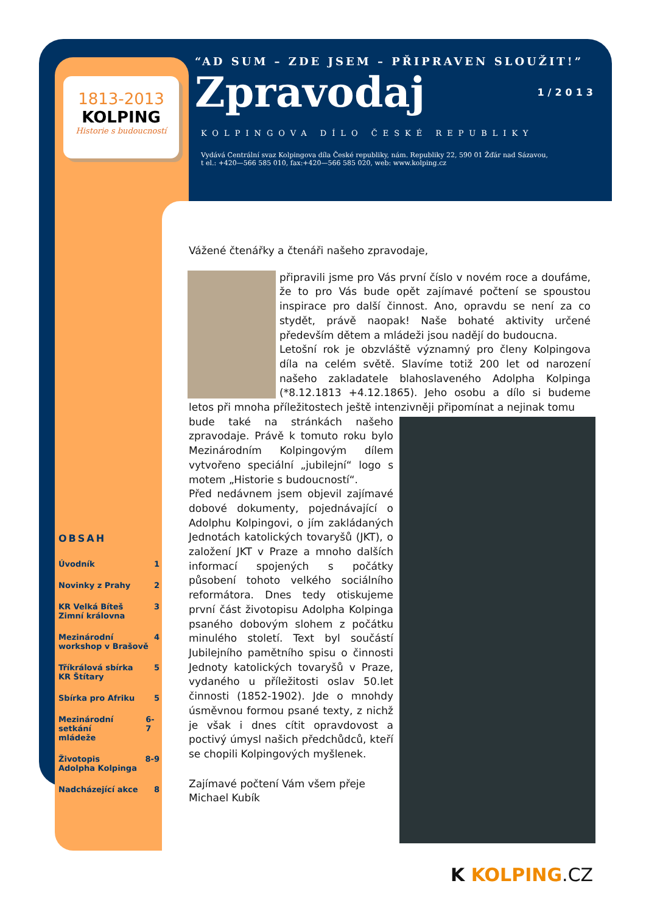1813-2013
KOLPING
Historie s budoucností
“AD SUM – ZDE JSEM – PŘIPRAVEN SLOUŽIT!”
Zpravodaj 1/2013
KOLPINGOVA DÍLO ČESKÉ REPUBLIKY
Vydává Centrální svaz Kolpingova díla České republiky, nám. Republiky 22, 590 01 Žďár nad Sázavou,
t el.: +420—566 585 010, fax:+420—566 585 020, web: www.kolping.cz
OBSAH
Úvodník 1
Novinky z Prahy 2
KR Velká Bíteš
Zimní královna 3
Mezinárodní
workshop v Brašově 4
Tříkrálová sbírka
KR Štítary 5
Sbírka pro Afriku 5
Mezinárodní setkání
mládeže 6-7
Životopis
Adolpha Kolpinga 8-9
Nadcházející akce 8
Vážené čtenářky a čtenáři našeho zpravodaje,
připravili jsme pro Vás první číslo v novém roce a doufáme, že to pro Vás bude opět zajímavé počtení se spoustou inspirace pro další činnost. Ano, opravdu se není za co stydět, právě naopak! Naše bohaté aktivity určené především dětem a mládeži jsou nadějí do budoucna.
Letošní rok je obzvláště významný pro členy Kolpingova díla na celém světě. Slavíme totiž 200 let od narození našeho zakladatele blahoslaveného Adolpha Kolpinga (*8.12.1813 +4.12.1865). Jeho osobu a dílo si budeme letos při mnoha příležitostech ještě intenzivněji připomínat a nejinak tomu
bude také na stránkách našeho zpravodaje. Právě k tomuto roku bylo Mezinárodním Kolpingovým dílem vytvořeno speciální „jubilejní“ logo s motem „Historie s budoucností“.
Před nedávnem jsem objevil zajímavé dobové dokumenty, pojednávající o Adolphu Kolpingovi, o jím zakládaných Jednotách katolických tovaryšů (JKT), o založení JKT v Praze a mnoho dalších informací spojených s počátky působení tohoto velkého sociálního reformátora. Dnes tedy otiskujeme první část životopisu Adolpha Kolpinga psaného dobovým slohem z počátku minulého století. Text byl součástí Jubilejního pamětního spisu o činnosti Jednoty katolických tovaryšů v Praze, vydaného u příležitosti oslav 50.let činnosti (1852-1902). Jde o mnohdy úsměvnou formou psané texty, z nichž je však i dnes cítit opravdovost a poctivý úmysl našich předchůdců, kteří se chopili Kolpingových myšlenek.
Zajímavé počtení Vám všem přeje
Michael Kubík
K KOLPING.CZ